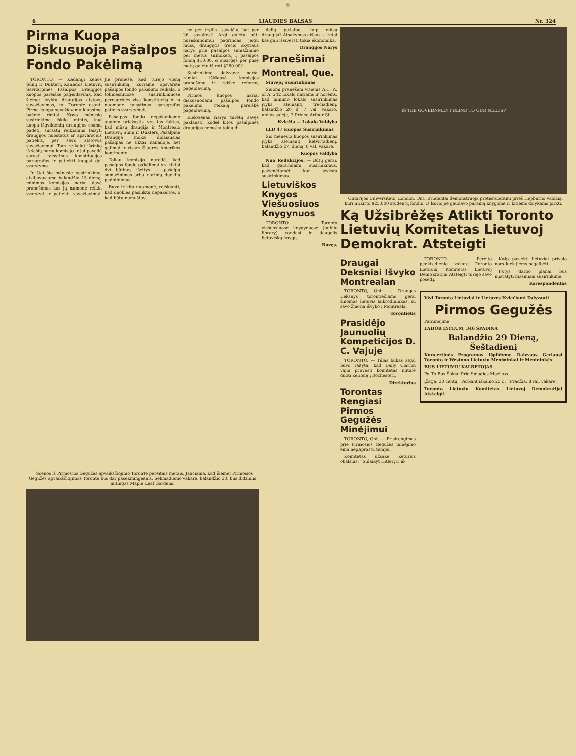6
6 LIAUDIES BALSAS Nr. 324
Pirma Kuopa Diskusuoja Pašalpos Fondo Pakėlimą
TORONTO. — Kadangi kelios Sūnų ir Dukterų Kanados Lietuvių Savitarpinės Pašalpos Draugijos kuopos pareiškė pageidavimą, kad šiemet įvyktų draugijos atstovų suvažiavimas, tai Toronte esanti Pirma kuopa suvažiavimo klausimą paėmė rimtai. Kovo mėnesio susirinkime iškilo mintis, kad kuopa išgvildentų draugijos esamą padėtį, surastų reikiamus taisyti draugijos nuostatus ir apsvarsčius patiektų per savo atstovus suvažiavimui. Tam reikalui išrinko iš šešių narių komisiją ir jai pavedė surasti taisytinus konstitucijos paragrafus ir patiekti kuopai del svarstymo.
Ir štai šio mėnesio susirinkime, atsibuvusiame balandžio 15 dieną, minimos komisijos nariai davė pranešimus kas jų numone reikia svarstyti ir patiekti suvažiavimui. Jie pranešė, kad turėjo vieną susirinkimą, kuriame apsvarstė pašalpos fondo pakėlimo reikalą, o tolimesniuose susirinkimuose pernagrinės visą konstituciją ir jų nuomone taisytinus paragrafus patieks svarstymui.
Pašalpos fondo nepakankamo augimo priežastis yra tas faktas, kad mūsų draugija ir Montrealo Lietuvių Sūnų ir Dukterų Pašalpinė Draugija moka didžiausias pašalpas ne tiktai Kanadoje, bet galimai ir visam Šiaurės Amerikos kontinente.
Toliau komisija nurodė, kad pašalpos fondo pakėlimui yra tiktai dvi būtinos išeitys — pašalpų sumažinimas arba narinių duoklių padidinimas.
Buvo ir kita nuomonė, reiškianti, kad duoklės pasiliktų nepakeltos, o kad būtų numuštos.
ne per trylika savaičių, bet per 26 savaites? Argi galėtų būti nusiskundimui pagrindas, jeigu mūsų draugijos trečio skyriaus narys prie pašalpos sumažinimo per metus sumokėtų į pašalpos fondą $10.80, o susirgęs per pusę metų galėtų išimti $260.00?
Susirinkime dalyvavę nariai ramiai išklausė komisijos pranešimų ir reiškė reformų pageidavimą.
Pirmos kuopos nariai diskusuodami pašalpos fondo pakėlimo reikalą pareiškė pageidavimą.
Kiekvienas narys turėtų savęs paklausti, kodel kitos pašalpinės draugijos nemoka tokių di-
delių pašalpų, kaip mūsų draugija? Atsakymas aiškus — retai kas gali išsiversti tokia ekonomika.
Draugijos Narys
Pranešimai
Montreal, Que.
Siuvėjų Susirinkimas
Šiuomi pranešam visiems A.C. W. of A. 242 lokalo nariams ir norėms, kad minimo lokalo susirinkimas įvyks ateinantį trečiadienį, balandžio 26 d. 7 val. vakaro, unijos salėje, 7 Prince Arthur St.
Kviečia — Lokalo Valdyba
LLD 47 Kuopos Susirinkimas
Šio mėnesio kuopos susirinkimas įvyks ateinantį ketvirtadienį, balandžio 27, dieną, 8 val. vakare.
Kuopos Valdyba
Nuo Redakcijos: — Būtų gerai, kad garsindami susirinkimus, pažymėtumėt kur įvyksta susirinkimas.
Lietuviškos Knygos Viešuosiuos Knygynuos
TORONTO. — Toronto viešuosiuose knygynuose (public library) randasi ir daugelis lietuviškų knygų.
Buvęs.
IS THE GOVERNMENT BLIND TO OUR NEEDS?
Ontarijos Universiteto, London, Ont., studentai demonstruoja protestuodami prieš Hepburno valdžią, kuri nukirto $25,000 studentų fondui, iš kurio jie gaudavo paramą knygoms ir kitiems dalykams pirkti.
Ką Užsibrėžęs Atlikti Toronto Lietuvių Komitetas Lietuvoj Demokrat. Atsteigti
Draugai Deksniai Išvyko Montrealan
TORONTO, Ont. — Draugas Deksnys torontiečiams gerai žinomas lietuvis laikrodininkas, su savo žmona išvyko į Montrealą.
Torontietis
Prasidėjo Jaunuolių Kompeticijos D. C. Vajuje
TORONTO. — Tūlas laikas atgal buvo rašyta, kad Daily Clarion vajui pravesti komitetas nutarė duoti kelionę į Rochesterį.
Direktorius
Torontas Rengiasi Pirmos Gegužės Minėjimui
TORONTO, Ont. — Prisirengimas prie Pirmosios Gegužės minėjimo eina nepaprastu tempu.
Komitetas užsakė keturius obalsius: "Sulaikyt Hitlerį ir iš-
TORONTO. — Pereito penktadienio vakare Toronto Lietuvių Komitetas Lietuvoj Demokratijai Atsteigti turėjo savo posėdį.
Kaip pasiekti lietuviai privalo nors kiek jiems pagelbėti.
Patys darbo planai bus nustatyti masiniam susirinkime.
Korespondentas
Visi Toronto Lietuviai ir Lietuvės Kviečiami Dalyvauti
Pirmos Gegužės
Paminėjime
LABOR LYCEUM, 346 SPADINA
Balandžio 29 Dieną, Šeštadienį
Koncertinės Programos Išpildyme Dalyvaus Geriausi Toronto ir Westono Lietuvių Menininkai ir Menininkės
BUS LIETUVIŲ KALBĖTOJAS
Po To Bus Šokiai Prie Smagios Muzikos.
Įžaga: 30 centų Perkant iškalno 25 c. Pradžia: 8 val. vakare.
Toronto Lietuvių Komitetas Lietuvoj Demokratijai Atsteigti
Scenos iš Pirmosios Gegužės apvaikščiojimo Toronte pereitais metais. Jaučiama, kad šiemet Pirmosios Gegužės apvaikščiojimas Toronte bus dar pasekmingesnis. Sekmadienio vakare, balandžio 30. bus didžiulis mitingas Maple Leaf Gardens.